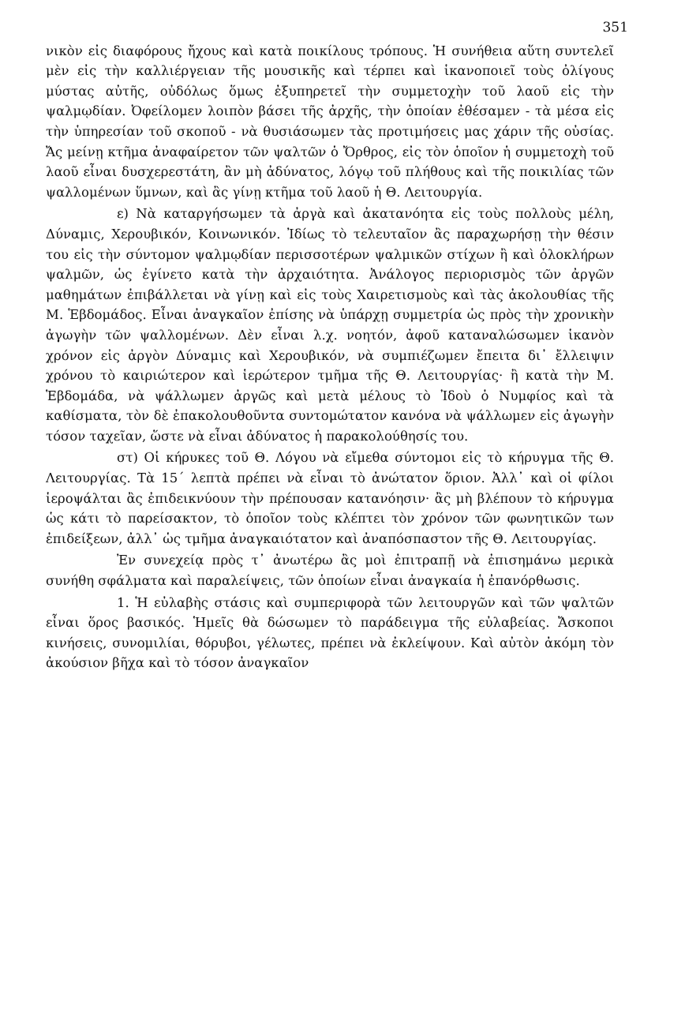351
νικὸν εἰς διαφόρους ἤχους καὶ κατὰ ποικίλους τρόπους. Ἡ συνήθεια αὕτη συντελεῖ μὲν εἰς τὴν καλλιέργειαν τῆς μουσικῆς καὶ τέρπει καὶ ἱκανοποιεῖ τοὺς ὀλίγους μύστας αὐτῆς, οὐδόλως ὅμως ἐξυπηρετεῖ τὴν συμμετοχὴν τοῦ λαοῦ εἰς τὴν ψαλμῳδίαν. Ὀφείλομεν λοιπὸν βάσει τῆς ἀρχῆς, τὴν ὁποίαν ἐθέσαμεν - τὰ μέσα εἰς τὴν ὑπηρεσίαν τοῦ σκοποῦ - νὰ θυσιάσωμεν τὰς προτιμήσεις μας χάριν τῆς οὐσίας. Ἄς μείνῃ κτῆμα ἀναφαίρετον τῶν ψαλτῶν ὁ Ὄρθρος, εἰς τὸν ὁποῖον ἡ συμμετοχὴ τοῦ λαοῦ εἶναι δυσχερεστάτη, ἂν μὴ ἀδύνατος, λόγῳ τοῦ πλήθους καὶ τῆς ποικιλίας τῶν ψαλλομένων ὕμνων, καὶ ἂς γίνῃ κτῆμα τοῦ λαοῦ ἡ Θ. Λειτουργία.
ε) Νὰ καταργήσωμεν τὰ ἀργὰ καὶ ἀκατανόητα εἰς τοὺς πολλοὺς μέλη, Δύναμις, Χερουβικόν, Κοινωνικόν. Ἰδίως τὸ τελευταῖον ἂς παραχωρήσῃ τὴν θέσιν του εἰς τὴν σύντομον ψαλμῳδίαν περισσοτέρων ψαλμικῶν στίχων ἢ καὶ ὁλοκλήρων ψαλμῶν, ὡς ἐγίνετο κατὰ τὴν ἀρχαιότητα. Ἀνάλογος περιορισμὸς τῶν ἀργῶν μαθημάτων ἐπιβάλλεται νὰ γίνῃ καὶ εἰς τοὺς Χαιρετισμοὺς καὶ τὰς ἀκολουθίας τῆς Μ. Ἑβδομάδος. Εἶναι ἀναγκαῖον ἐπίσης νὰ ὑπάρχῃ συμμετρία ὡς πρὸς τὴν χρονικὴν ἀγωγὴν τῶν ψαλλομένων. Δὲν εἶναι λ.χ. νοητόν, ἀφοῦ καταναλώσωμεν ἱκανὸν χρόνον εἰς ἀργὸν Δύναμις καὶ Χερουβικόν, νὰ συμπιέζωμεν ἔπειτα δι᾿ ἔλλειψιν χρόνου τὸ καιριώτερον καὶ ἱερώτερον τμῆμα τῆς Θ. Λειτουργίας· ἢ κατὰ τὴν Μ. Ἑβδομάδα, νὰ ψάλλωμεν ἀργῶς καὶ μετὰ μέλους τὸ Ἰδοὺ ὁ Νυμφίος καὶ τὰ καθίσματα, τὸν δὲ ἐπακολουθοῦντα συντομώτατον κανόνα νὰ ψάλλωμεν εἰς ἀγωγὴν τόσον ταχεῖαν, ὥστε νὰ εἶναι ἀδύνατος ἡ παρακολούθησίς του.
στ) Οἱ κήρυκες τοῦ Θ. Λόγου νὰ εἴμεθα σύντομοι εἰς τὸ κήρυγμα τῆς Θ. Λειτουργίας. Τὰ 15΄ λεπτὰ πρέπει νὰ εἶναι τὸ ἀνώτατον ὅριον. Ἀλλ᾿ καὶ οἱ φίλοι ἱεροψάλται ἂς ἐπιδεικνύουν τὴν πρέπουσαν κατανόησιν· ἂς μὴ βλέπουν τὸ κήρυγμα ὡς κάτι τὸ παρείσακτον, τὸ ὁποῖον τοὺς κλέπτει τὸν χρόνον τῶν φωνητικῶν των ἐπιδείξεων, ἀλλ᾿ ὡς τμῆμα ἀναγκαιότατον καὶ ἀναπόσπαστον τῆς Θ. Λειτουργίας.
Ἐν συνεχείᾳ πρὸς τ᾿ ἀνωτέρω ἂς μοὶ ἐπιτραπῇ νὰ ἐπισημάνω μερικὰ συνήθη σφάλματα καὶ παραλείψεις, τῶν ὁποίων εἶναι ἀναγκαία ἡ ἐπανόρθωσις.
1. Ἡ εὐλαβὴς στάσις καὶ συμπεριφορὰ τῶν λειτουργῶν καὶ τῶν ψαλτῶν εἶναι ὅρος βασικός. Ἡμεῖς θὰ δώσωμεν τὸ παράδειγμα τῆς εὐλαβείας. Ἄσκοποι κινήσεις, συνομιλίαι, θόρυβοι, γέλωτες, πρέπει νὰ ἐκλείψουν. Καὶ αὐτὸν ἀκόμη τὸν ἀκούσιον βῆχα καὶ τὸ τόσον ἀναγκαῖον